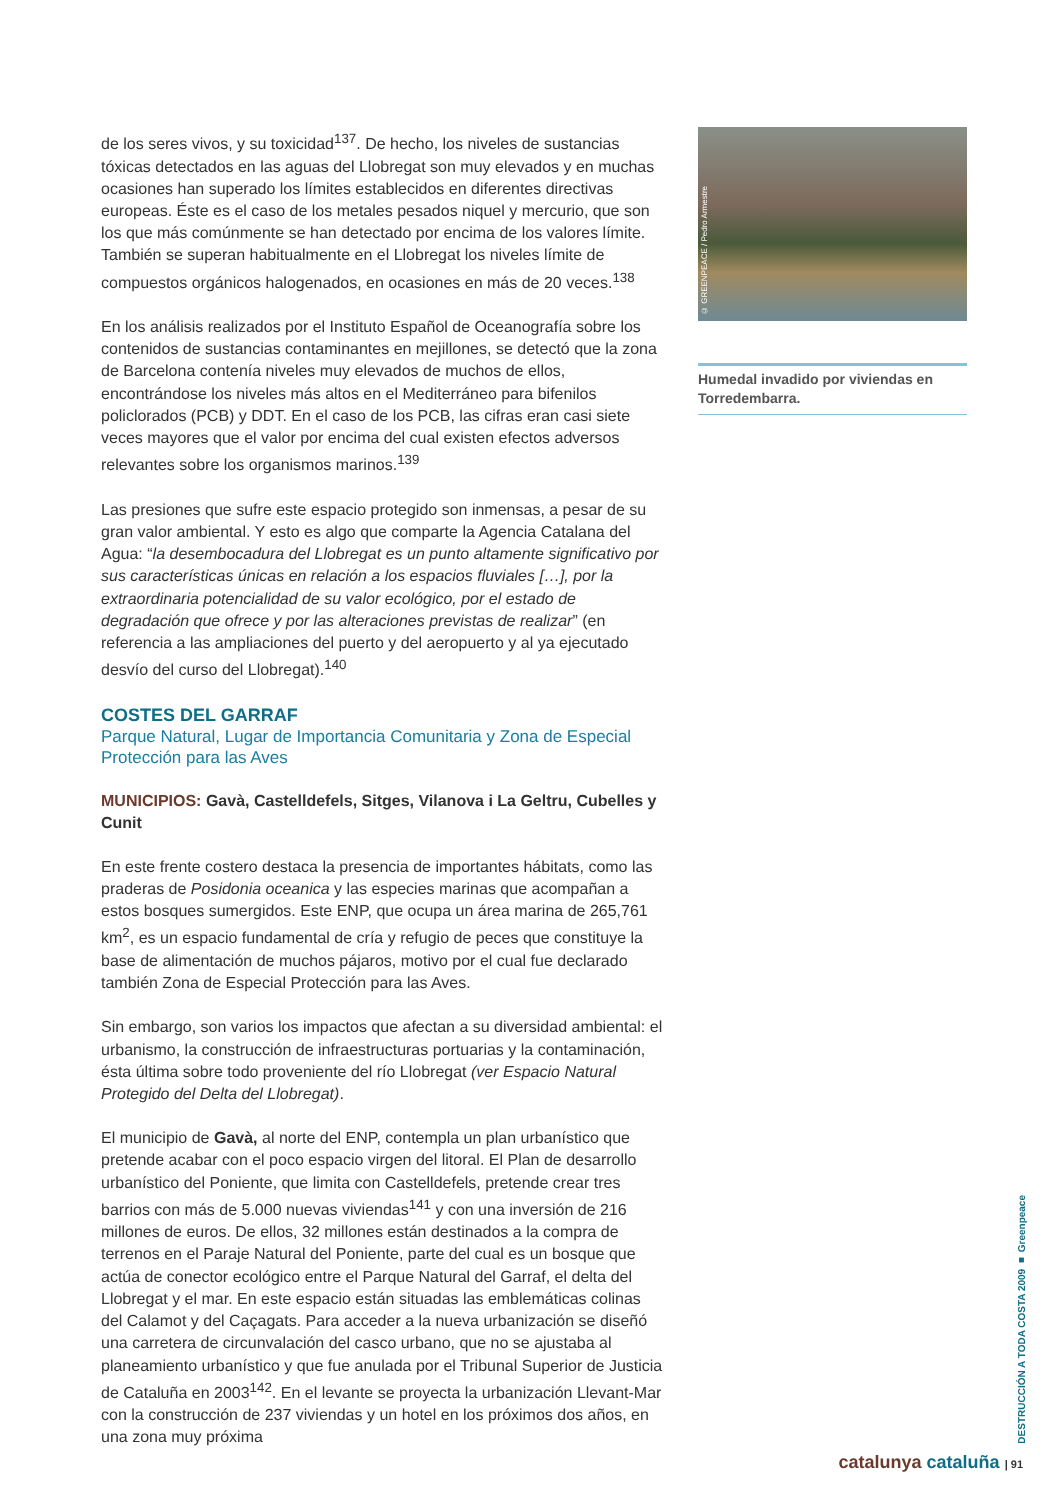de los seres vivos, y su toxicidad<sup>137</sup>. De hecho, los niveles de sustancias tóxicas detectados en las aguas del Llobregat son muy elevados y en muchas ocasiones han superado los límites establecidos en diferentes directivas europeas. Éste es el caso de los metales pesados niquel y mercurio, que son los que más comúnmente se han detectado por encima de los valores límite. También se superan habitualmente en el Llobregat los niveles límite de compuestos orgánicos halogenados, en ocasiones en más de 20 veces.<sup>138</sup>
En los análisis realizados por el Instituto Español de Oceanografía sobre los contenidos de sustancias contaminantes en mejillones, se detectó que la zona de Barcelona contenía niveles muy elevados de muchos de ellos, encontrándose los niveles más altos en el Mediterráneo para bifenilos policlorados (PCB) y DDT. En el caso de los PCB, las cifras eran casi siete veces mayores que el valor por encima del cual existen efectos adversos relevantes sobre los organismos marinos.<sup>139</sup>
Las presiones que sufre este espacio protegido son inmensas, a pesar de su gran valor ambiental. Y esto es algo que comparte la Agencia Catalana del Agua: “la desembocadura del Llobregat es un punto altamente significativo por sus características únicas en relación a los espacios fluviales […], por la extraordinaria potencialidad de su valor ecológico, por el estado de degradación que ofrece y por las alteraciones previstas de realizar” (en referencia a las ampliaciones del puerto y del aeropuerto y al ya ejecutado desvío del curso del Llobregat).<sup>140</sup>
COSTES DEL GARRAF
Parque Natural, Lugar de Importancia Comunitaria y Zona de Especial Protección para las Aves
MUNICIPIOS: Gavà, Castelldefels, Sitges, Vilanova i La Geltru, Cubelles y Cunit
En este frente costero destaca la presencia de importantes hábitats, como las praderas de Posidonia oceanica y las especies marinas que acompañan a estos bosques sumergidos. Este ENP, que ocupa un área marina de 265,761 km<sup>2</sup>, es un espacio fundamental de cría y refugio de peces que constituye la base de alimentación de muchos pájaros, motivo por el cual fue declarado también Zona de Especial Protección para las Aves.
Sin embargo, son varios los impactos que afectan a su diversidad ambiental: el urbanismo, la construcción de infraestructuras portuarias y la contaminación, ésta última sobre todo proveniente del río Llobregat (ver Espacio Natural Protegido del Delta del Llobregat).
El municipio de Gavà, al norte del ENP, contempla un plan urbanístico que pretende acabar con el poco espacio virgen del litoral. El Plan de desarrollo urbanístico del Poniente, que limita con Castelldefels, pretende crear tres barrios con más de 5.000 nuevas viviendas<sup>141</sup> y con una inversión de 216 millones de euros. De ellos, 32 millones están destinados a la compra de terrenos en el Paraje Natural del Poniente, parte del cual es un bosque que actúa de conector ecológico entre el Parque Natural del Garraf, el delta del Llobregat y el mar. En este espacio están situadas las emblemáticas colinas del Calamot y del Caçagats. Para acceder a la nueva urbanización se diseñó una carretera de circunvalación del casco urbano, que no se ajustaba al planeamiento urbanístico y que fue anulada por el Tribunal Superior de Justicia de Cataluña en 2003<sup>142</sup>. En el levante se proyecta la urbanización Llevant-Mar con la construcción de 237 viviendas y un hotel en los próximos dos años, en una zona muy próxima
© GREENPEACE / Pedro Armestre
Humedal invadido por viviendas en Torredembarra.
DESTRUCCIÓN A TODA COSTA 2009 ■ Greenpeace
catalunya cataluña | 91